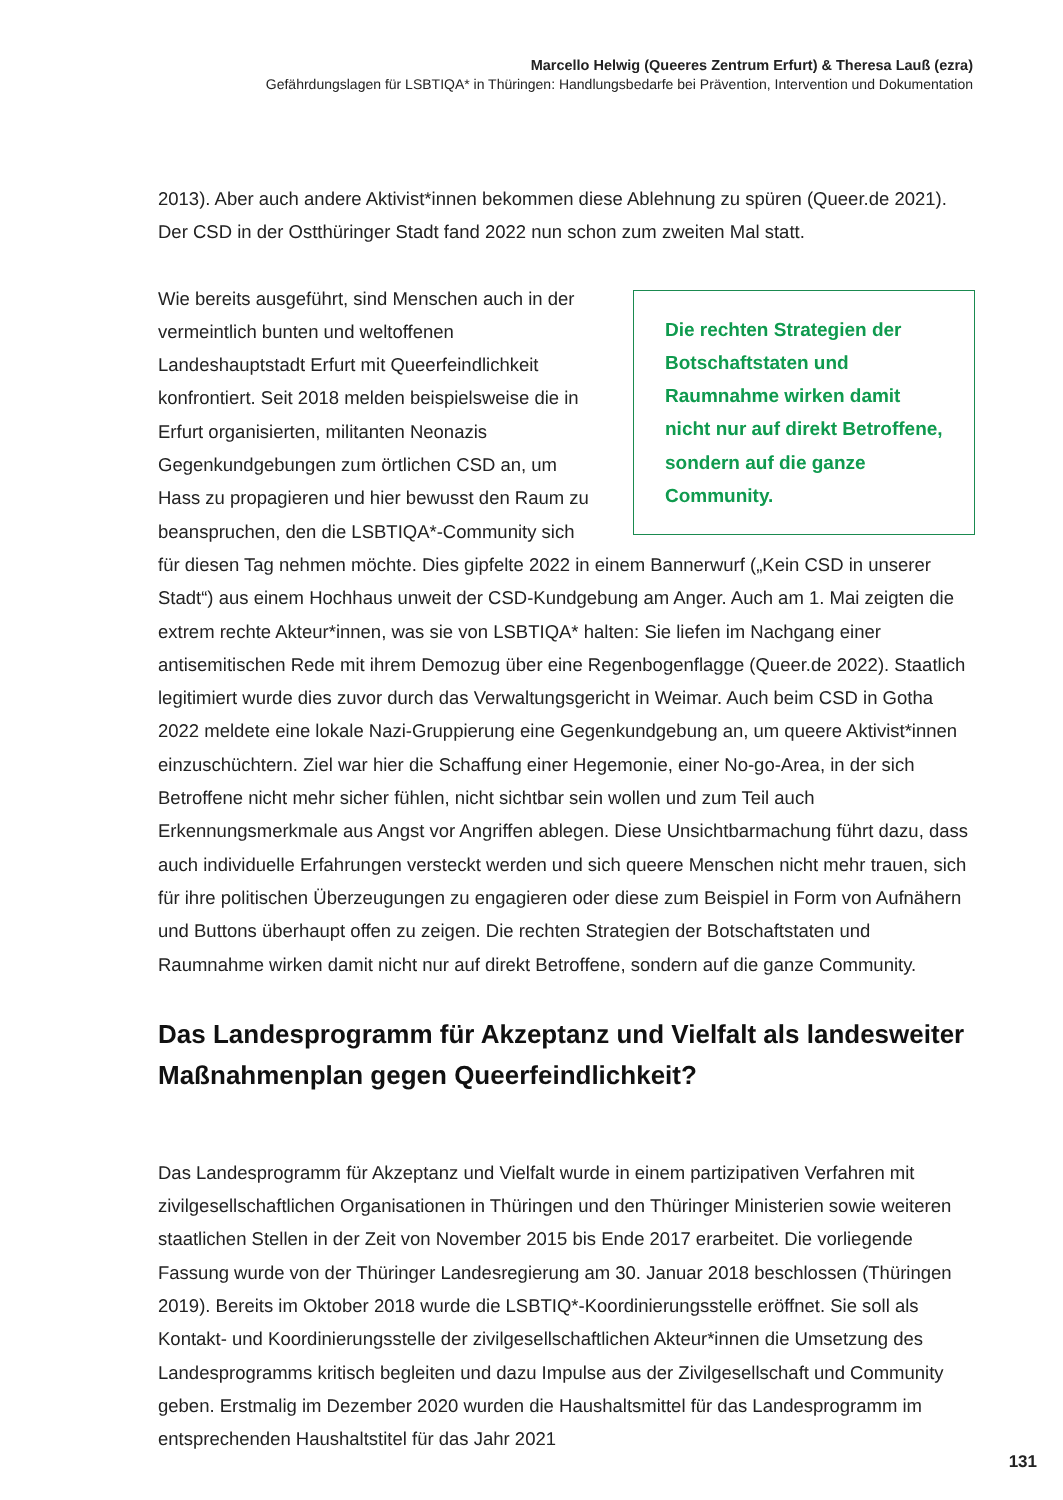Marcello Helwig (Queeres Zentrum Erfurt) & Theresa Lauß (ezra)
Gefährdungslagen für LSBTIQA* in Thüringen: Handlungsbedarfe bei Prävention, Intervention und Dokumentation
2013). Aber auch andere Aktivist*innen bekommen diese Ablehnung zu spüren (Queer.de 2021). Der CSD in der Ostthüringer Stadt fand 2022 nun schon zum zweiten Mal statt.
Die rechten Strategien der Botschaftstaten und Raumnahme wirken damit nicht nur auf direkt Betroffene, sondern auf die ganze Community.
Wie bereits ausgeführt, sind Menschen auch in der vermeintlich bunten und weltoffenen Landeshauptstadt Erfurt mit Queerfeindlichkeit konfrontiert. Seit 2018 melden beispielsweise die in Erfurt organisierten, militanten Neonazis Gegenkundgebungen zum örtlichen CSD an, um Hass zu propagieren und hier bewusst den Raum zu beanspruchen, den die LSBTIQA*-Community sich für diesen Tag nehmen möchte. Dies gipfelte 2022 in einem Bannerwurf („Kein CSD in unserer Stadt“) aus einem Hochhaus unweit der CSD-Kundgebung am Anger. Auch am 1. Mai zeigten die extrem rechte Akteur*innen, was sie von LSBTIQA* halten: Sie liefen im Nachgang einer antisemitischen Rede mit ihrem Demozug über eine Regenbogenflagge (Queer.de 2022). Staatlich legitimiert wurde dies zuvor durch das Verwaltungsgericht in Weimar. Auch beim CSD in Gotha 2022 meldete eine lokale Nazi-Gruppierung eine Gegenkundgebung an, um queere Aktivist*innen einzuschüchtern. Ziel war hier die Schaffung einer Hegemonie, einer No-go-Area, in der sich Betroffene nicht mehr sicher fühlen, nicht sichtbar sein wollen und zum Teil auch Erkennungsmerkmale aus Angst vor Angriffen ablegen. Diese Unsichtbarmachung führt dazu, dass auch individuelle Erfahrungen versteckt werden und sich queere Menschen nicht mehr trauen, sich für ihre politischen Überzeugungen zu engagieren oder diese zum Beispiel in Form von Aufnähern und Buttons überhaupt offen zu zeigen. Die rechten Strategien der Botschaftstaten und Raumnahme wirken damit nicht nur auf direkt Betroffene, sondern auf die ganze Community.
Das Landesprogramm für Akzeptanz und Vielfalt als landesweiter Maßnahmenplan gegen Queerfeindlichkeit?
Das Landesprogramm für Akzeptanz und Vielfalt wurde in einem partizipativen Verfahren mit zivilgesellschaftlichen Organisationen in Thüringen und den Thüringer Ministerien sowie weiteren staatlichen Stellen in der Zeit von November 2015 bis Ende 2017 erarbeitet. Die vorliegende Fassung wurde von der Thüringer Landesregierung am 30. Januar 2018 beschlossen (Thüringen 2019). Bereits im Oktober 2018 wurde die LSBTIQ*-Koordinierungsstelle eröffnet. Sie soll als Kontakt- und Koordinierungsstelle der zivilgesellschaftlichen Akteur*innen die Umsetzung des Landesprogramms kritisch begleiten und dazu Impulse aus der Zivilgesellschaft und Community geben. Erstmalig im Dezember 2020 wurden die Haushaltsmittel für das Landesprogramm im entsprechenden Haushaltstitel für das Jahr 2021
131